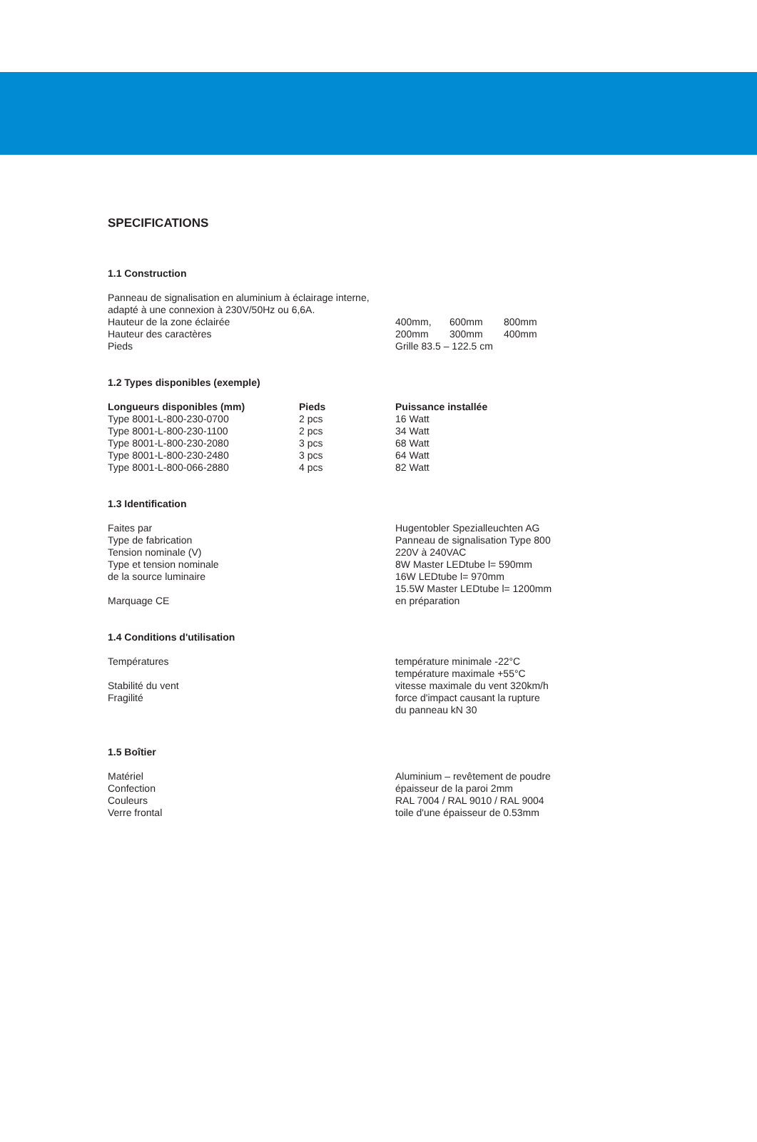SPECIFICATIONS
1.1 Construction
Panneau de signalisation en aluminium à éclairage interne,
adapté à une connexion à 230V/50Hz ou 6,6A.
| Hauteur de la zone éclairée | 400mm, | 600mm | 800mm |
| Hauteur des caractères | 200mm | 300mm | 400mm |
| Pieds | Grille 83.5 – 122.5 cm | | |
1.2 Types disponibles (exemple)
| Longueurs disponibles (mm) | Pieds | Puissance installée |
| --- | --- | --- |
| Type 8001-L-800-230-0700 | 2 pcs | 16 Watt |
| Type 8001-L-800-230-1100 | 2 pcs | 34 Watt |
| Type 8001-L-800-230-2080 | 3 pcs | 68 Watt |
| Type 8001-L-800-230-2480 | 3 pcs | 64 Watt |
| Type 8001-L-800-066-2880 | 4 pcs | 82 Watt |
1.3 Identification
| Faites par | Hugentobler Spezialleuchten AG |
| Type de fabrication | Panneau de signalisation Type 800 |
| Tension nominale (V) | 220V à 240VAC |
| Type et tension nominale de la source luminaire | 8W Master LEDtube l= 590mm 16W LEDtube l= 970mm 15.5W Master LEDtube l= 1200mm |
| Marquage CE | en préparation |
1.4 Conditions d'utilisation
| Températures | température minimale -22°C température maximale +55°C |
| Stabilité du vent | vitesse maximale du vent 320km/h |
| Fragilité | force d'impact causant la rupture du panneau kN 30 |
1.5 Boîtier
| Matériel | Aluminium – revêtement de poudre |
| Confection | épaisseur de la paroi 2mm |
| Couleurs | RAL 7004 / RAL 9010 / RAL 9004 |
| Verre frontal | toile d'une épaisseur de 0.53mm |